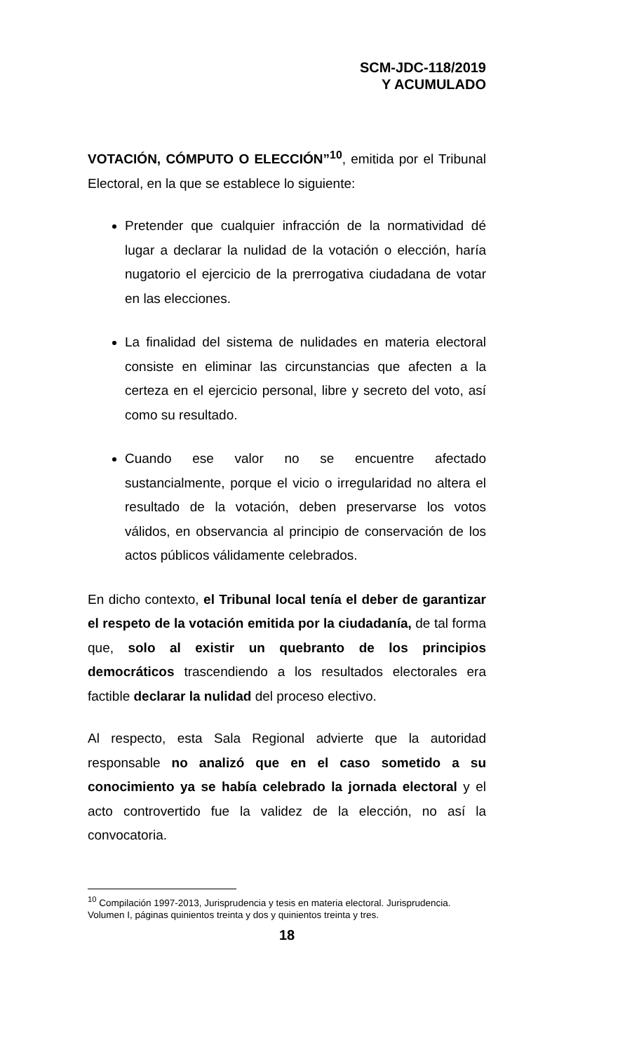SCM-JDC-118/2019
Y ACUMULADO
VOTACIÓN, CÓMPUTO O ELECCIÓN”<sup>10</sup>, emitida por el Tribunal Electoral, en la que se establece lo siguiente:
Pretender que cualquier infracción de la normatividad dé lugar a declarar la nulidad de la votación o elección, haría nugatorio el ejercicio de la prerrogativa ciudadana de votar en las elecciones.
La finalidad del sistema de nulidades en materia electoral consiste en eliminar las circunstancias que afecten a la certeza en el ejercicio personal, libre y secreto del voto, así como su resultado.
Cuando ese valor no se encuentre afectado sustancialmente, porque el vicio o irregularidad no altera el resultado de la votación, deben preservarse los votos válidos, en observancia al principio de conservación de los actos públicos válidamente celebrados.
En dicho contexto, el Tribunal local tenía el deber de garantizar el respeto de la votación emitida por la ciudadanía, de tal forma que, solo al existir un quebranto de los principios democráticos trascendiendo a los resultados electorales era factible declarar la nulidad del proceso electivo.
Al respecto, esta Sala Regional advierte que la autoridad responsable no analizó que en el caso sometido a su conocimiento ya se había celebrado la jornada electoral y el acto controvertido fue la validez de la elección, no así la convocatoria.
<sup>10</sup> Compilación 1997-2013, Jurisprudencia y tesis en materia electoral. Jurisprudencia. Volumen I, páginas quinientos treinta y dos y quinientos treinta y tres.
18